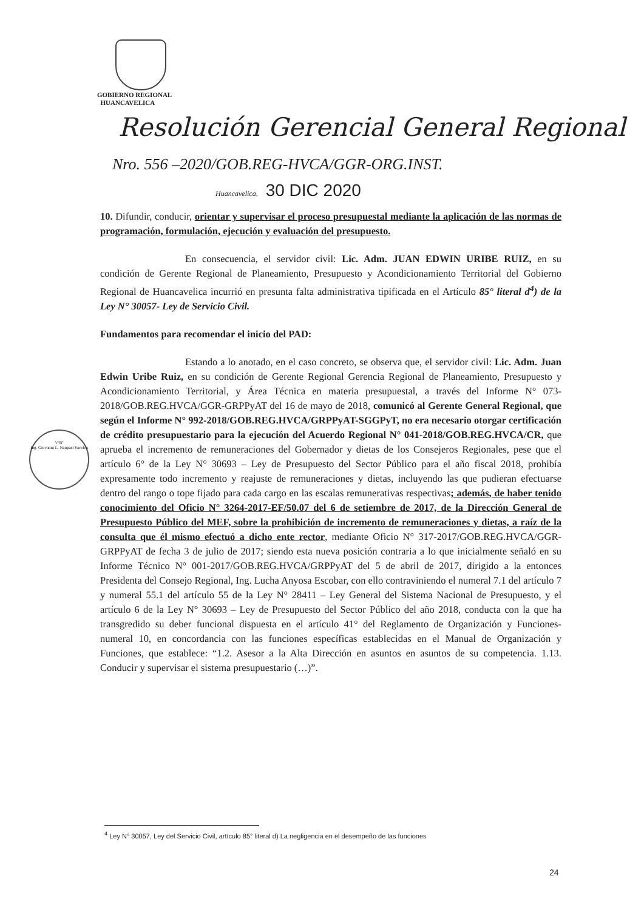GOBIERNO REGIONAL
HUANCAVELICA
Resolución Gerencial General Regional
Nro. 556 –2020/GOB.REG-HVCA/GGR-ORG.INST.
Huancavelica, 30 DIC 2020
VºBº
Ing. Giovanni L. Naupari Yacolca
10. Difundir, conducir, orientar y supervisar el proceso presupuestal mediante la aplicación de las normas de programación, formulación, ejecución y evaluación del presupuesto.
En consecuencia, el servidor civil: Lic. Adm. JUAN EDWIN URIBE RUIZ, en su condición de Gerente Regional de Planeamiento, Presupuesto y Acondicionamiento Territorial del Gobierno Regional de Huancavelica incurrió en presunta falta administrativa tipificada en el Artículo 85° literal d<sup>4</sup>) de la Ley N° 30057- Ley de Servicio Civil.
Fundamentos para recomendar el inicio del PAD:
Estando a lo anotado, en el caso concreto, se observa que, el servidor civil: Lic. Adm. Juan Edwin Uribe Ruiz, en su condición de Gerente Regional Gerencia Regional de Planeamiento, Presupuesto y Acondicionamiento Territorial, y Área Técnica en materia presupuestal, a través del Informe N° 073-2018/GOB.REG.HVCA/GGR-GRPPyAT del 16 de mayo de 2018, comunicó al Gerente General Regional, que según el Informe N° 992-2018/GOB.REG.HVCA/GRPPyAT-SGGPyT, no era necesario otorgar certificación de crédito presupuestario para la ejecución del Acuerdo Regional N° 041-2018/GOB.REG.HVCA/CR, que aprueba el incremento de remuneraciones del Gobernador y dietas de los Consejeros Regionales, pese que el artículo 6° de la Ley N° 30693 – Ley de Presupuesto del Sector Público para el año fiscal 2018, prohibía expresamente todo incremento y reajuste de remuneraciones y dietas, incluyendo las que pudieran efectuarse dentro del rango o tope fijado para cada cargo en las escalas remunerativas respectivas; además, de haber tenido conocimiento del Oficio N° 3264-2017-EF/50.07 del 6 de setiembre de 2017, de la Dirección General de Presupuesto Público del MEF, sobre la prohibición de incremento de remuneraciones y dietas, a raíz de la consulta que él mismo efectuó a dicho ente rector, mediante Oficio N° 317-2017/GOB.REG.HVCA/GGR-GRPPyAT de fecha 3 de julio de 2017; siendo esta nueva posición contraria a lo que inicialmente señaló en su Informe Técnico N° 001-2017/GOB.REG.HVCA/GRPPyAT del 5 de abril de 2017, dirigido a la entonces Presidenta del Consejo Regional, Ing. Lucha Anyosa Escobar, con ello contraviniendo el numeral 7.1 del artículo 7 y numeral 55.1 del artículo 55 de la Ley N° 28411 – Ley General del Sistema Nacional de Presupuesto, y el artículo 6 de la Ley N° 30693 – Ley de Presupuesto del Sector Público del año 2018, conducta con la que ha transgredido su deber funcional dispuesta en el artículo 41° del Reglamento de Organización y Funciones- numeral 10, en concordancia con las funciones específicas establecidas en el Manual de Organización y Funciones, que establece: “1.2. Asesor a la Alta Dirección en asuntos en asuntos de su competencia. 1.13. Conducir y supervisar el sistema presupuestario (…)”.
<sup>4</sup> Ley N° 30057, Ley del Servicio Civil, artículo 85° literal d) La negligencia en el desempeño de las funciones
24